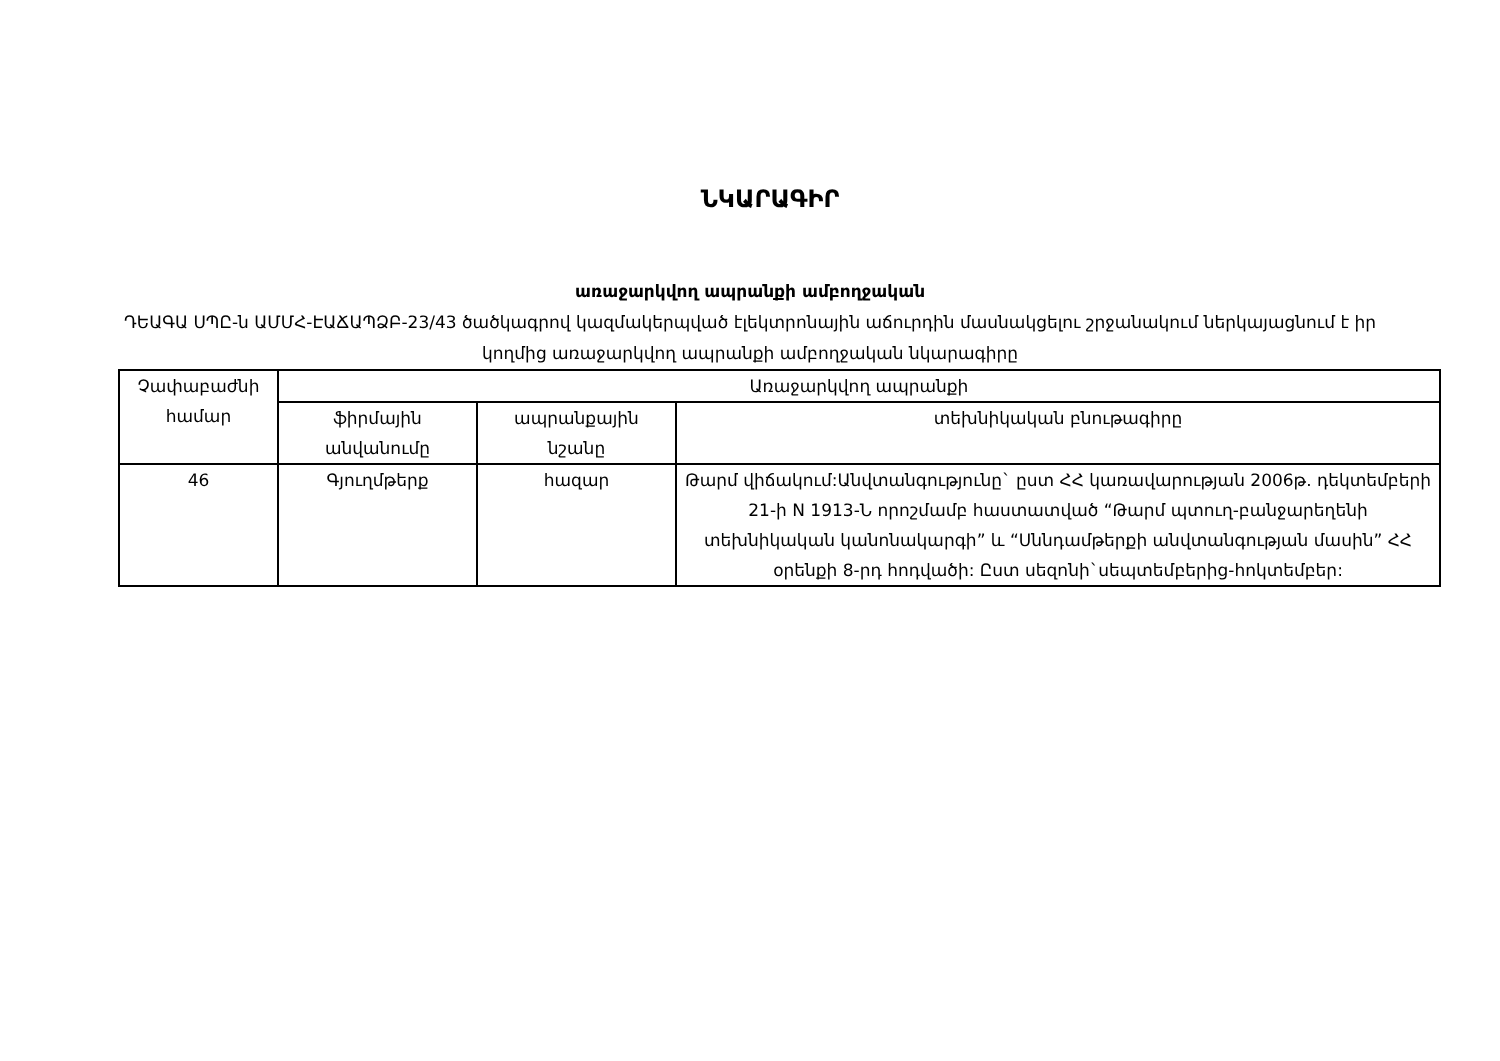ՆԿԱՐԱԳԻՐ
առաջարկվող ապրանքի ամբողջական
ԴԵԱԳԱ ՍՊԸ-ն ԱՄՄՀ-ԷԱՃԱՊՁԲ-23/43 ծածկագրով կազմակերպված էլեկտրոնային աճուրդին մասնակցելու շրջանակում ներկայացնում է իր կողմից առաջարկվող ապրանքի ամբողջական նկարագիրը
| Չափաբաժնի համար | Առաջարկվող ապրանքի | | |
| --- | --- | --- | --- |
| | ֆիրմային անվանումը | ապրանքային նշանը | տեխնիկական բնութագիրը |
| 46 | Գյուղմթերք | հազար | Թարմ վիճակում:Անվտանգությունը` ըստ ՀՀ կառավարության 2006թ. դեկտեմբերի 21-ի N 1913-Ն որոշմամբ հաստատված “Թարմ պտուղ-բանջարեղենի տեխնիկական կանոնակարգի” և “Սննդամթերքի անվտանգության մասին” ՀՀ օրենքի 8-րդ հոդվածի: Ըստ սեզոնի`սեպտեմբերից-հոկտեմբեր: |